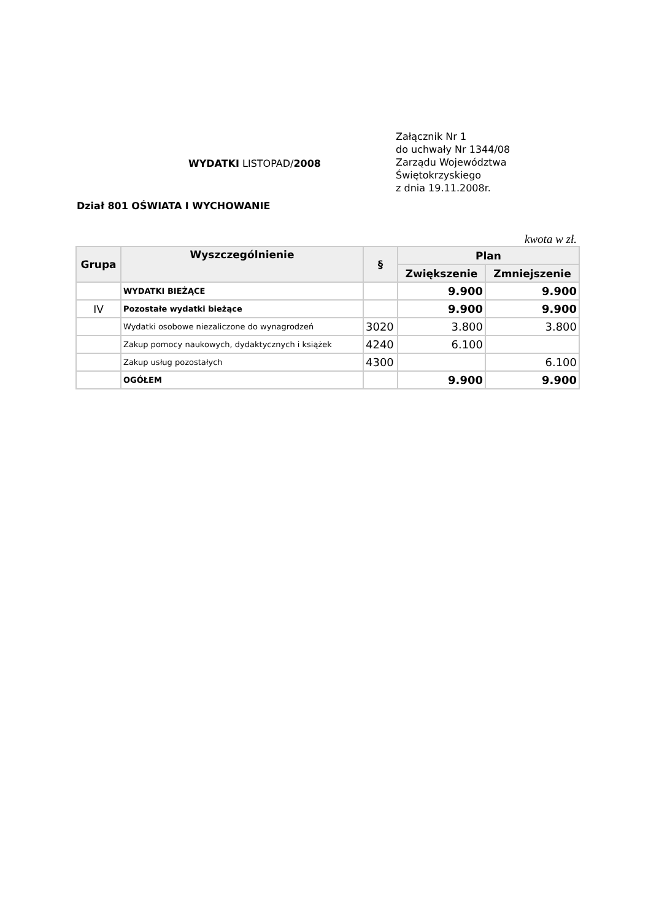WYDATKI LISTOPAD/2008
Dział 801 OŚWIATA I WYCHOWANIE
Załącznik Nr 1
do uchwały Nr 1344/08
Zarządu Województwa
Świętokrzyskiego
z dnia 19.11.2008r.
kwota w zł.
| Grupa | Wyszczególnienie | § | Plan | |
| --- | --- | --- | --- | --- |
| | | | Zwiększenie | Zmniejszenie |
| | WYDATKI BIEŻĄCE | | 9.900 | 9.900 |
| IV | Pozostałe wydatki bieżące | | 9.900 | 9.900 |
| | Wydatki osobowe niezaliczone do wynagrodzeń | 3020 | 3.800 | 3.800 |
| | Zakup pomocy naukowych, dydaktycznych i książek | 4240 | 6.100 | |
| | Zakup usług pozostałych | 4300 | | 6.100 |
| | OGÓŁEM | | 9.900 | 9.900 |